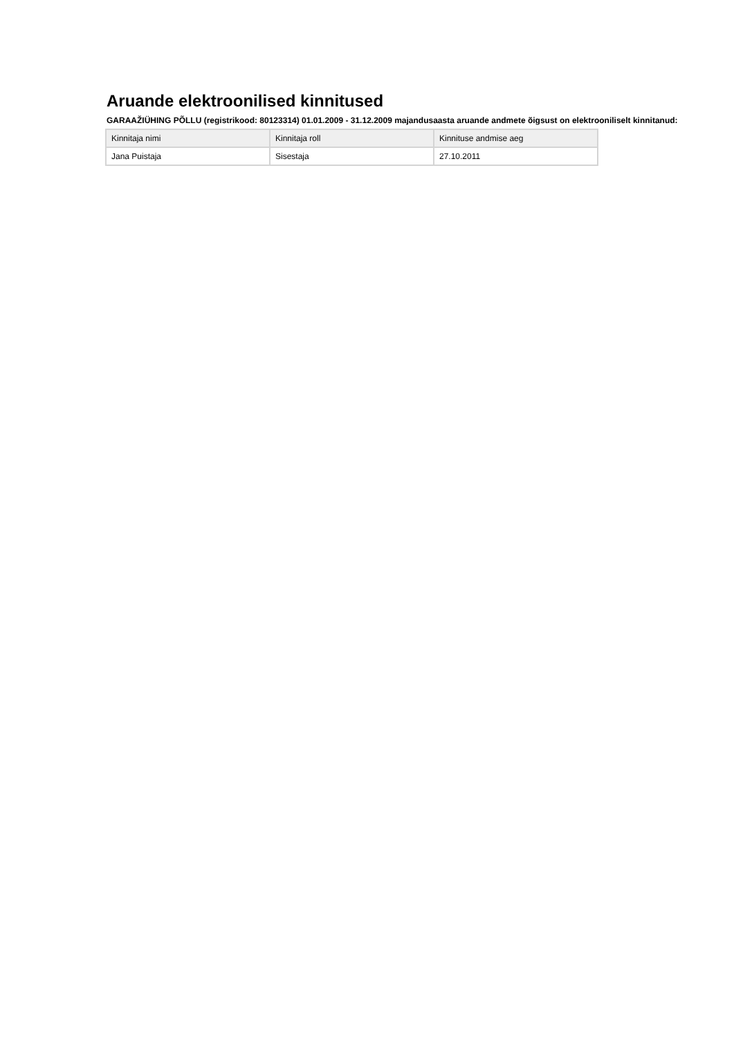Aruande elektroonilised kinnitused
GARAAŽIÜHING PÕLLU (registrikood: 80123314) 01.01.2009 - 31.12.2009 majandusaasta aruande andmete õigsust on elektrooniliselt kinnitanud:
| Kinnitaja nimi | Kinnitaja roll | Kinnituse andmise aeg |
| --- | --- | --- |
| Jana Puistaja | Sisestaja | 27.10.2011 |